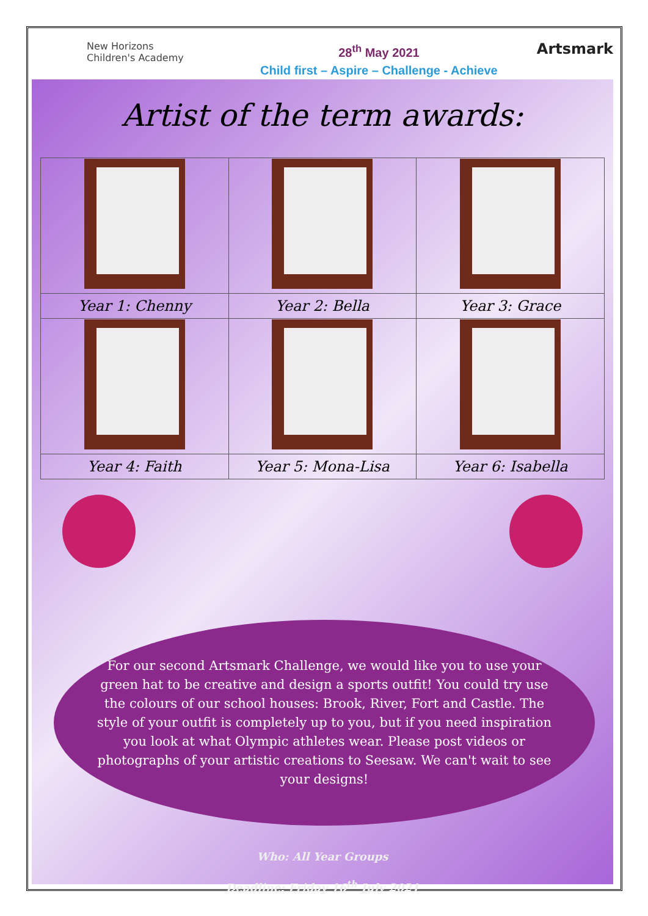New Horizons
Children's Academy
28<sup>th</sup> May 2021
Child first – Aspire – Challenge - Achieve
Artsmark
Artist of the term awards:
| Year 1: Chenny | Year 2: Bella | Year 3: Grace |
| Year 4: Faith | Year 5: Mona-Lisa | Year 6: Isabella |
For our second Artsmark Challenge, we would like you to use your green hat to be creative and design a sports outfit! You could try use the colours of our school houses: Brook, River, Fort and Castle. The style of your outfit is completely up to you, but if you need inspiration you look at what Olympic athletes wear. Please post videos or photographs of your artistic creations to Seesaw. We can't wait to see your designs!
Who: All Year Groups
Deadline: Friday 16<sup>th</sup> July 2021